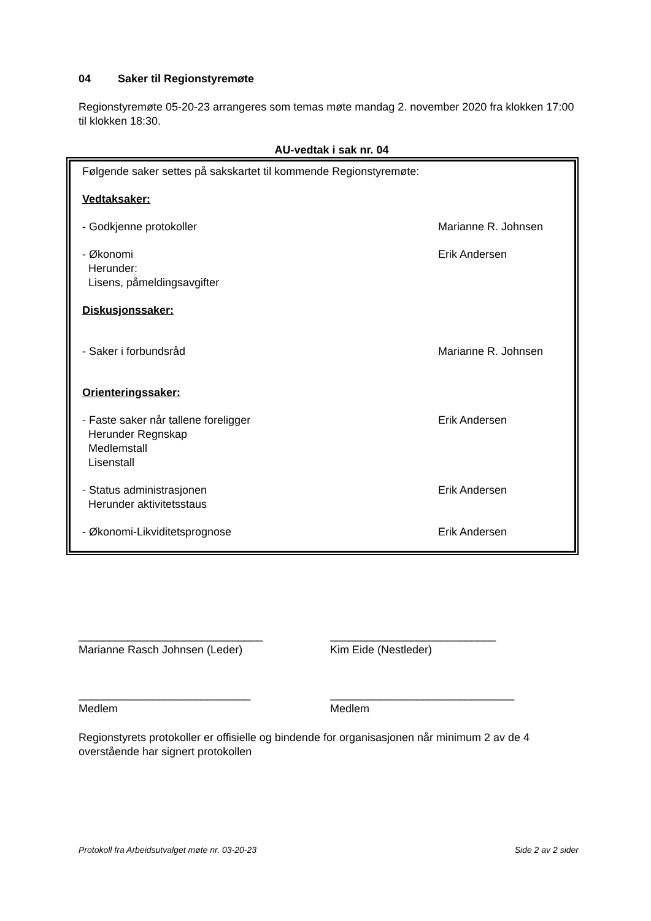04 Saker til Regionstyremøte
Regionstyremøte 05-20-23 arrangeres som temas møte mandag 2. november 2020 fra klokken 17:00 til klokken 18:30.
AU-vedtak i sak nr. 04
Følgende saker settes på sakskartet til kommende Regionstyremøte:
Vedtaksaker:
- Godkjenne protokoller Marianne R. Johnsen
- Økonomi
Herunder:
Lisens, påmeldingsavgifter
Erik Andersen
Diskusjonssaker:
- Saker i forbundsråd Marianne R. Johnsen
Orienteringssaker:
- Faste saker når tallene foreligger
Herunder Regnskap
Medlemstall
Lisenstall
Erik Andersen
- Status administrasjonen
Herunder aktivitetsstaus
Erik Andersen
- Økonomi-Likviditetsprognose Erik Andersen
______________________________
Marianne Rasch Johnsen (Leder)
___________________________
Kim Eide (Nestleder)
____________________________
Medlem
______________________________
Medlem
Regionstyrets protokoller er offisielle og bindende for organisasjonen når minimum 2 av de 4 overstående har signert protokollen
Protokoll fra Arbeidsutvalget møte nr. 03-20-23 Side 2 av 2 sider